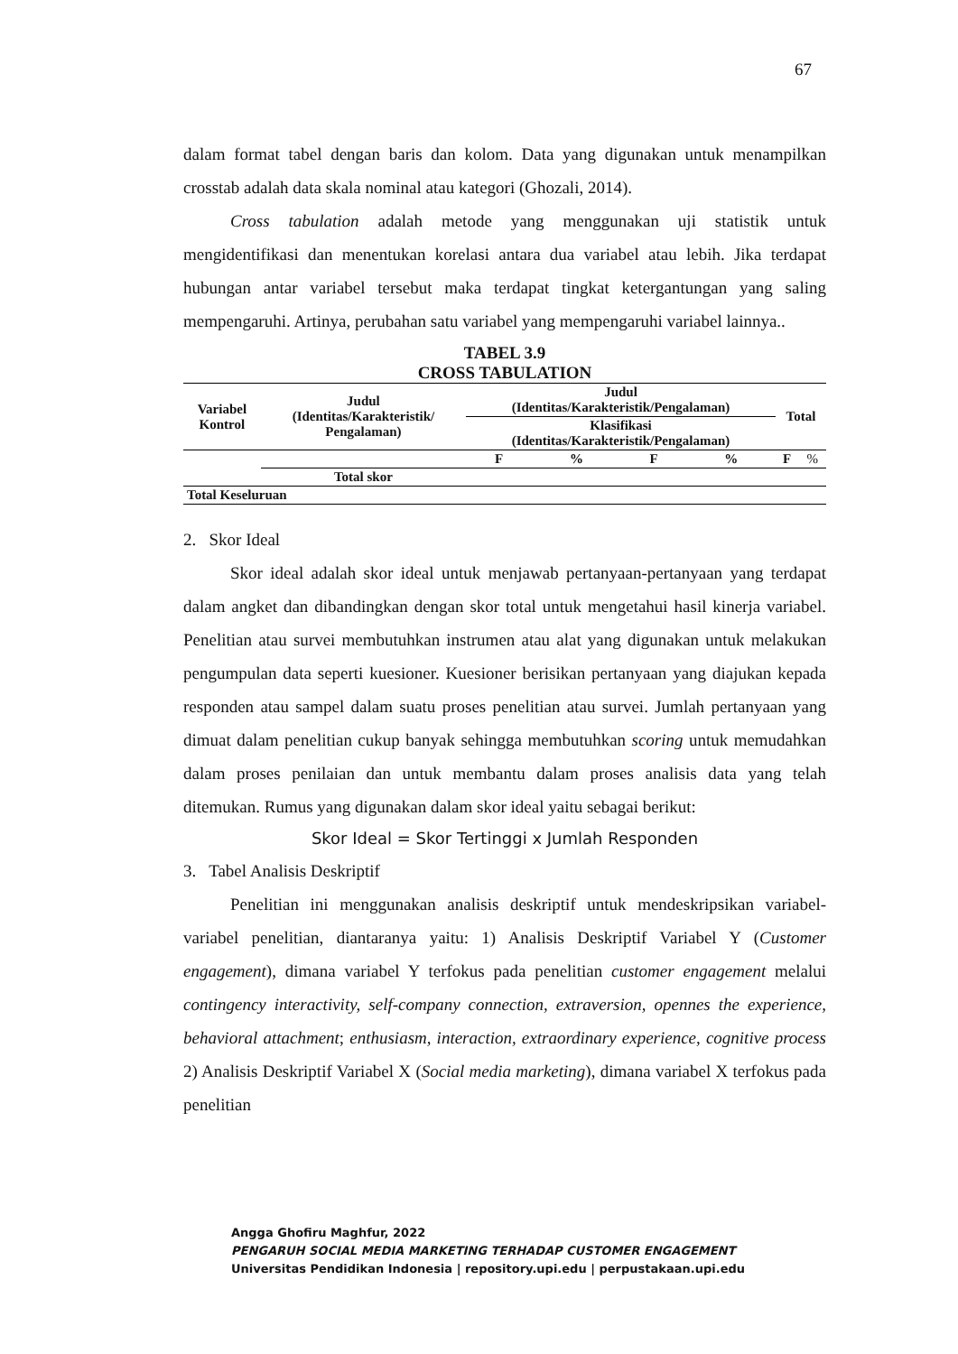67
dalam format tabel dengan baris dan kolom. Data yang digunakan untuk menampilkan crosstab adalah data skala nominal atau kategori (Ghozali, 2014).
Cross tabulation adalah metode yang menggunakan uji statistik untuk mengidentifikasi dan menentukan korelasi antara dua variabel atau lebih. Jika terdapat hubungan antar variabel tersebut maka terdapat tingkat ketergantungan yang saling mempengaruhi. Artinya, perubahan satu variabel yang mempengaruhi variabel lainnya..
TABEL 3.9
CROSS TABULATION
| Variabel Kontrol | Judul (Identitas/Karakteristik/ Pengalaman) | Judul (Identitas/Karakteristik/Pengalaman) | | | | Total | |
| --- | --- | --- | --- | --- | --- | --- | --- |
| | | Klasifikasi (Identitas/Karakteristik/Pengalaman) | | | | | |
| | | F | % | F | % | F | % |
| | Total skor | | | | | | |
| Total Keseluruan | | | | | | | |
2. Skor Ideal
Skor ideal adalah skor ideal untuk menjawab pertanyaan-pertanyaan yang terdapat dalam angket dan dibandingkan dengan skor total untuk mengetahui hasil kinerja variabel. Penelitian atau survei membutuhkan instrumen atau alat yang digunakan untuk melakukan pengumpulan data seperti kuesioner. Kuesioner berisikan pertanyaan yang diajukan kepada responden atau sampel dalam suatu proses penelitian atau survei. Jumlah pertanyaan yang dimuat dalam penelitian cukup banyak sehingga membutuhkan scoring untuk memudahkan dalam proses penilaian dan untuk membantu dalam proses analisis data yang telah ditemukan. Rumus yang digunakan dalam skor ideal yaitu sebagai berikut:
Skor Ideal = Skor Tertinggi x Jumlah Responden
3. Tabel Analisis Deskriptif
Penelitian ini menggunakan analisis deskriptif untuk mendeskripsikan variabel-variabel penelitian, diantaranya yaitu: 1) Analisis Deskriptif Variabel Y (Customer engagement), dimana variabel Y terfokus pada penelitian customer engagement melalui contingency interactivity, self-company connection, extraversion, opennes the experience, behavioral attachment; enthusiasm, interaction, extraordinary experience, cognitive process 2) Analisis Deskriptif Variabel X (Social media marketing), dimana variabel X terfokus pada penelitian
Angga Ghofiru Maghfur, 2022
PENGARUH SOCIAL MEDIA MARKETING TERHADAP CUSTOMER ENGAGEMENT
Universitas Pendidikan Indonesia | repository.upi.edu | perpustakaan.upi.edu